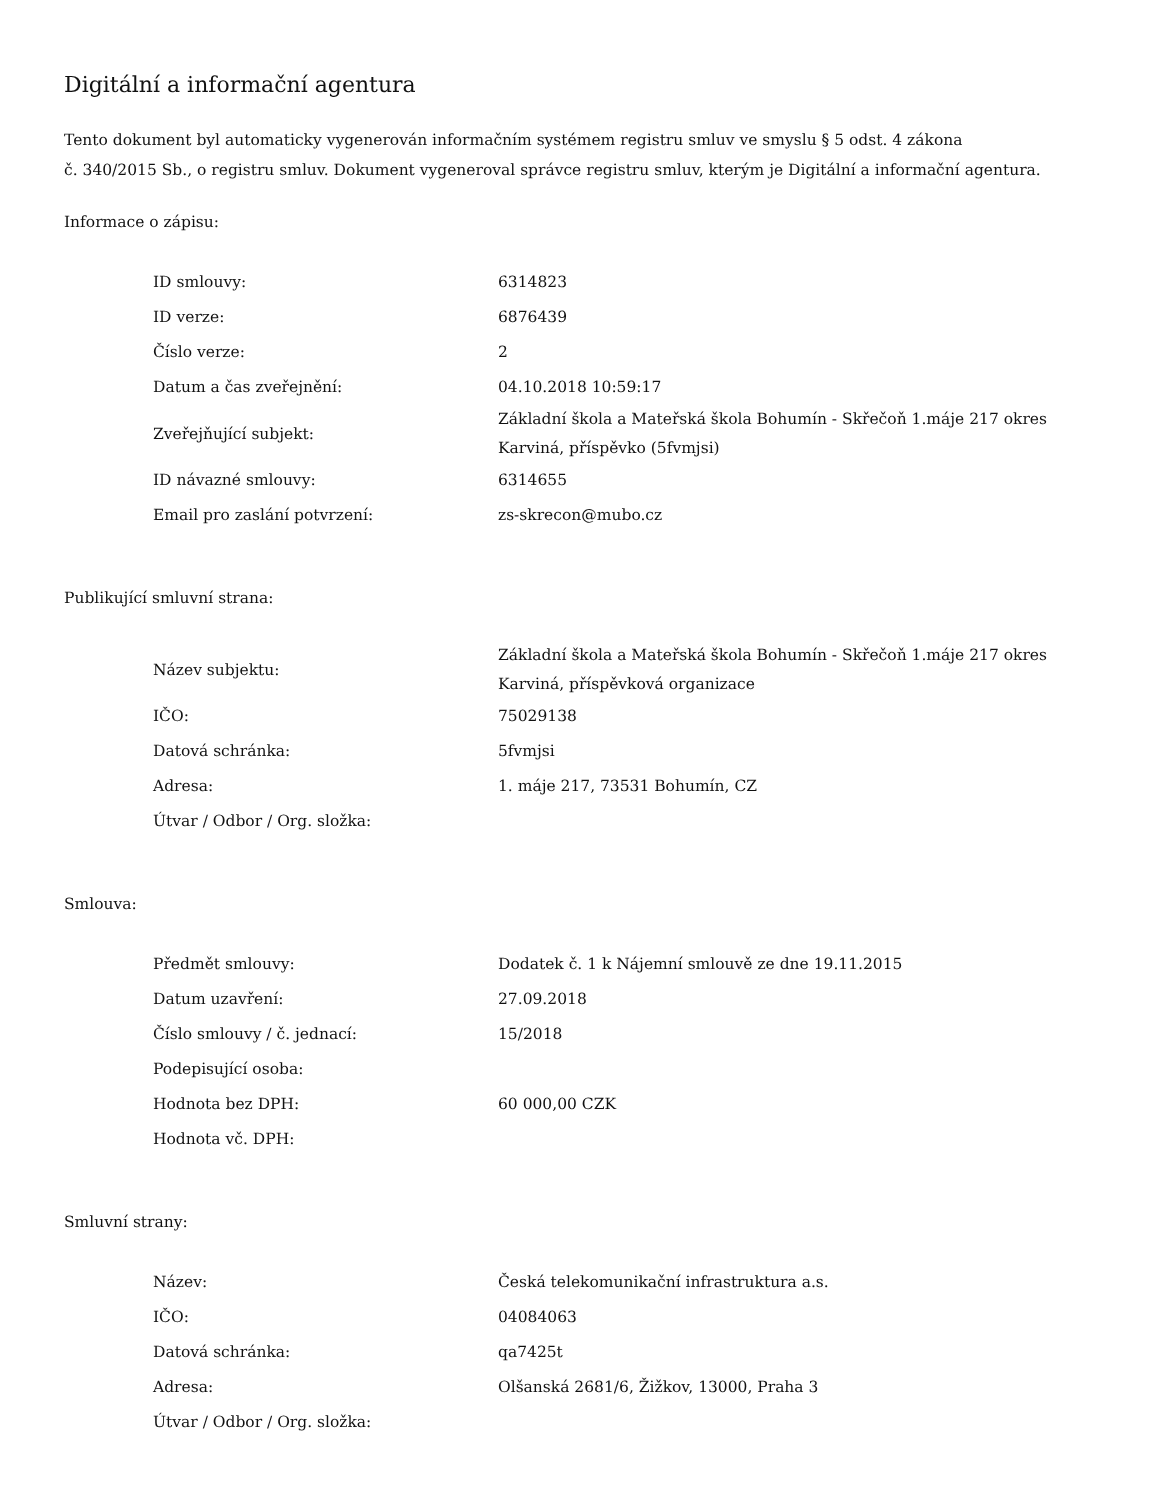Digitální a informační agentura
Tento dokument byl automaticky vygenerován informačním systémem registru smluv ve smyslu § 5 odst. 4 zákona
č. 340/2015 Sb., o registru smluv. Dokument vygeneroval správce registru smluv, kterým je Digitální a informační agentura.
Informace o zápisu:
| ID smlouvy: | 6314823 |
| ID verze: | 6876439 |
| Číslo verze: | 2 |
| Datum a čas zveřejnění: | 04.10.2018 10:59:17 |
| Zveřejňující subjekt: | Základní škola a Mateřská škola Bohumín - Skřečoň 1.máje 217 okres Karviná, příspěvko (5fvmjsi) |
| ID návazné smlouvy: | 6314655 |
| Email pro zaslání potvrzení: | zs-skrecon@mubo.cz |
Publikující smluvní strana:
| Název subjektu: | Základní škola a Mateřská škola Bohumín - Skřečoň 1.máje 217 okres Karviná, příspěvková organizace |
| IČO: | 75029138 |
| Datová schránka: | 5fvmjsi |
| Adresa: | 1. máje 217, 73531 Bohumín, CZ |
| Útvar / Odbor / Org. složka: | |
Smlouva:
| Předmět smlouvy: | Dodatek č. 1 k Nájemní smlouvě ze dne 19.11.2015 |
| Datum uzavření: | 27.09.2018 |
| Číslo smlouvy / č. jednací: | 15/2018 |
| Podepisující osoba: | |
| Hodnota bez DPH: | 60 000,00 CZK |
| Hodnota vč. DPH: | |
Smluvní strany:
| Název: | Česká telekomunikační infrastruktura a.s. |
| IČO: | 04084063 |
| Datová schránka: | qa7425t |
| Adresa: | Olšanská 2681/6, Žižkov, 13000, Praha 3 |
| Útvar / Odbor / Org. složka: | |